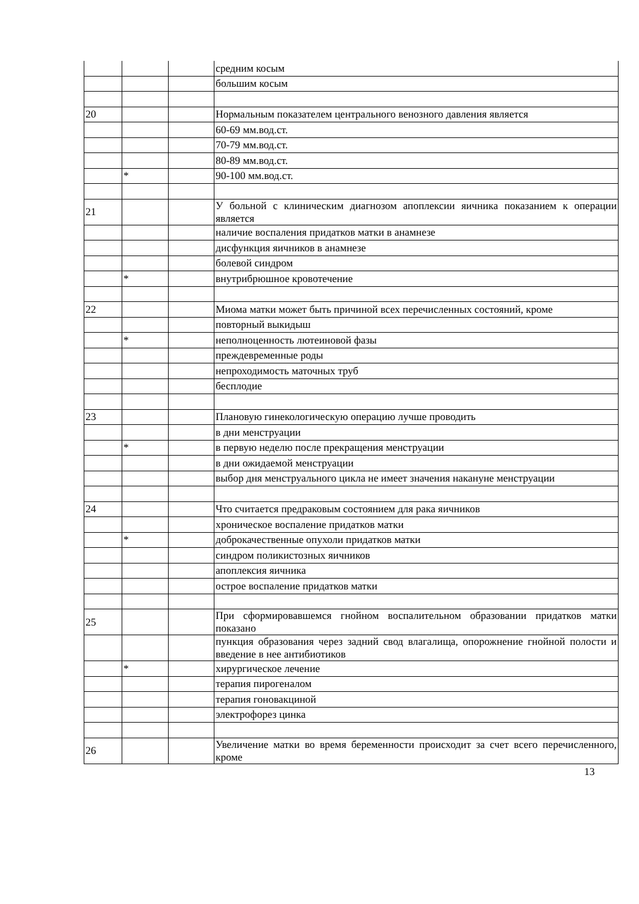| | | | средним косым |
| | | | большим косым |
| 20 | | | Нормальным показателем центрального венозного давления является |
| | | | 60-69 мм.вод.ст. |
| | | | 70-79 мм.вод.ст. |
| | | | 80-89 мм.вод.ст. |
| | * | | 90-100 мм.вод.ст. |
| 21 | | | У больной с клиническим диагнозом апоплексии яичника показанием к операции является |
| | | | наличие воспаления придатков матки в анамнезе |
| | | | дисфункция яичников в анамнезе |
| | | | болевой синдром |
| | * | | внутрибрюшное кровотечение |
| 22 | | | Миома матки может быть причиной всех перечисленных состояний, кроме |
| | | | повторный выкидыш |
| | * | | неполноценность лютеиновой фазы |
| | | | преждевременные роды |
| | | | непроходимость маточных труб |
| | | | бесплодие |
| 23 | | | Плановую гинекологическую операцию лучше проводить |
| | | | в дни менструации |
| | * | | в первую неделю после прекращения менструации |
| | | | в дни ожидаемой менструации |
| | | | выбор дня менструального цикла не имеет значения накануне менструации |
| 24 | | | Что считается предраковым состоянием для рака яичников |
| | | | хроническое воспаление придатков матки |
| | * | | доброкачественные опухоли придатков матки |
| | | | синдром поликистозных яичников |
| | | | апоплексия яичника |
| | | | острое воспаление придатков матки |
| 25 | | | При сформировавшемся гнойном воспалительном образовании придатков матки показано |
| | | | пункция образования через задний свод влагалища, опорожнение гнойной полости и введение в нее антибиотиков |
| | * | | хирургическое лечение |
| | | | терапия пирогеналом |
| | | | терапия гоновакциной |
| | | | электрофорез цинка |
| 26 | | | Увеличение матки во время беременности происходит за счет всего перечисленного, кроме |
13